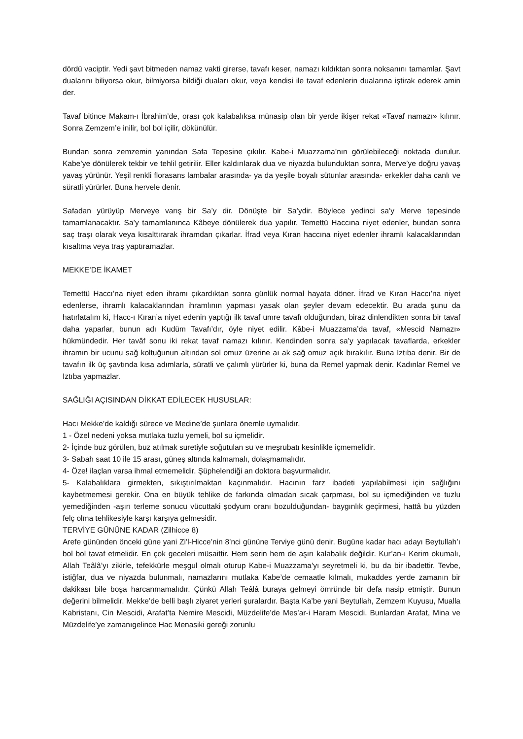dördü vaciptir. Yedi şavt bitmeden namaz vakti girerse, tavafı keser, namazı kıldıktan sonra noksanını tamamlar. Şavt dualarını biliyorsa okur, bilmiyorsa bildiği duaları okur, veya kendisi ile tavaf edenlerin dualarına iştirak ederek amin der.
Tavaf bitince Makam-ı İbrahim’de, orası çok kalabalıksa münasip olan bir yerde ikişer rekat «Tavaf namazı» kılınır. Sonra Zemzem’e inilir, bol bol içilir, dökünülür.
Bundan sonra zemzemin yanından Safa Tepesine çıkılır. Kabe-i Muazzama’nın görülebileceği noktada durulur. Kabe’ye dönülerek tekbir ve tehlil getirilir. Eller kaldırılarak dua ve niyazda bulunduktan sonra, Merve’ye doğru yavaş yavaş yürünür. Yeşil renkli florasans lambalar arasında- ya da yeşile boyalı sütunlar arasında- erkekler daha canlı ve süratli yürürler. Buna hervele denir.
Safadan yürüyüp Merveye varış bir Sa’y dir. Dönüşte bir Sa’ydir. Böylece yedinci sa’y Merve tepesinde tamamlanacaktır. Sa’y tamamlanınca Kâbeye dönülerek dua yapılır. Temettü Haccına niyet edenler, bundan sonra saç traşı olarak veya kısalttırarak ihramdan çıkarlar. İfrad veya Kıran haccına niyet edenler ihramlı kalacaklarından kısaltma veya traş yaptıramazlar.
MEKKE’DE İKAMET
Temettü Haccı’na niyet eden ihramı çıkardıktan sonra günlük normal hayata döner. İfrad ve Kıran Haccı’na niyet edenlerse, ihramlı kalacaklarından ihramlının yapması yasak olan şeyler devam edecektir. Bu arada şunu da hatırlatalım ki, Hacc-ı Kıran’a niyet edenin yaptığı ilk tavaf umre tavafı olduğundan, biraz dinlendikten sonra bir tavaf daha yaparlar, bunun adı Kudüm Tavafı’dır, öyle niyet edilir. Kâbe-i Muazzama’da tavaf, «Mescid Namazı» hükmündedir. Her tavâf sonu iki rekat tavaf namazı kılınır. Kendinden sonra sa’y yapılacak tavaflarda, erkekler ihramın bir ucunu sağ koltuğunun altından sol omuz üzerine aı ak sağ omuz açık bırakılır. Buna Iztıba denir. Bir de tavafın ilk üç şavtında kısa adımlarla, süratli ve çalımlı yürürler ki, buna da Remel yapmak denir. Kadınlar Remel ve Iztıba yapmazlar.
SAĞLIĞI AÇISINDAN DİKKAT EDİLECEK HUSUSLAR:
Hacı Mekke’de kaldığı sürece ve Medine’de şunlara önemle uymalıdır.
1 - Özel nedeni yoksa mutlaka tuzlu yemeli, bol su içmelidir.
2- İçinde buz görülen, buz atılmak suretiyle soğutulan su ve meşrubatı kesinlikle içmemelidir.
3- Sabah saat 10 ile 15 arası, güneş altında kalmamalı, dolaşmamalıdır.
4- Öze! ilaçlan varsa ihmal etmemelidir. Şüphelendiği an doktora başvurmalıdır.
5- Kalabalıklara girmekten, sıkıştırılmaktan kaçınmalıdır. Hacının farz ibadeti yapılabilmesi için sağlığını kaybetmemesi gerekir. Ona en büyük tehlike de farkında olmadan sıcak çarpması, bol su içmediğinden ve tuzlu yemediğinden -aşırı terleme sonucu vücuttaki şodyum oranı bozulduğundan- baygınlık geçirmesi, hattâ bu yüzden felç olma tehlikesiyle karşı karşıya gelmesidir.
TERVİYE GÜNÜNE KADAR (Zilhicce 8)
Arefe gününden önceki güne yani Zi’l-Hicce’nin 8’nci gününe Terviye günü denir. Bugüne kadar hacı adayı Beytullah’ı bol bol tavaf etmelidir. En çok geceleri müsaittir. Hem serin hem de aşırı kalabalık değildir. Kur’an-ı Kerim okumalı, Allah Teâlâ’yı zikirle, tefekkürle meşgul olmalı oturup Kabe-i Muazzama’yı seyretmeli ki, bu da bir ibadettir. Tevbe, istiğfar, dua ve niyazda bulunmalı, namazlarını mutlaka Kabe’de cemaatle kılmalı, mukaddes yerde zamanın bir dakikası bile boşa harcanmamalıdır. Çünkü Allah Teâlâ buraya gelmeyi ömründe bir defa nasip etmiştir. Bunun değerini bilmelidir. Mekke’de belli başlı ziyaret yerleri şuralardır. Başta Ka’be yani Beytullah, Zemzem Kuyusu, Mualla Kabristanı, Cin Mescidi, Arafat’ta Nemire Mescidi, Müzdelife’de Mes’ar-i Haram Mescidi. Bunlardan Arafat, Mina ve Müzdelife’ye zamanıgelince Hac Menasiki gereği zorunlu